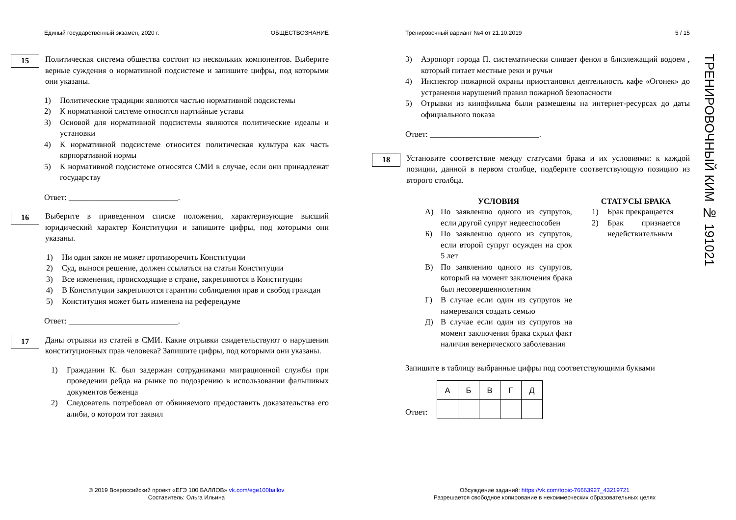Единый государственный экзамен, 2020 г. ОБЩЕСТВОЗНАНИЕ
15
Политическая система общества состоит из нескольких компонентов. Выберите верные суждения о нормативной подсистеме и запишите цифры, под которыми они указаны.
1) Политические традиции являются частью нормативной подсистемы
2) К нормативной системе относятся партийные уставы
3) Основой для нормативной подсистемы являются политические идеалы и установки
4) К нормативной подсистеме относится политическая культура как часть корпоративной нормы
5) К нормативной подсистеме относятся СМИ в случае, если они принадлежат государству
Ответ: ___________________________.
16
Выберите в приведенном списке положения, характеризующие высший юридический характер Конституции и запишите цифры, под которыми они указаны.
1) Ни один закон не может противоречить Конституции
2) Суд, вынося решение, должен ссылаться на статьи Конституции
3) Все изменения, происходящие в стране, закрепляются в Конституции
4) В Конституции закрепляются гарантии соблюдения прав и свобод граждан
5) Конституция может быть изменена на референдуме
Ответ: ___________________________.
17
Даны отрывки из статей в СМИ. Какие отрывки свидетельствуют о нарушении конституционных прав человека? Запишите цифры, под которыми они указаны.
1) Гражданин К. был задержан сотрудниками миграционной службы при проведении рейда на рынке по подозрению в использовании фальшивых документов беженца
2) Следователь потребовал от обвиняемого предоставить доказательства его алиби, о котором тот заявил
Тренировочный вариант №4 от 21.10.2019 5 / 15
3) Аэропорт города П. систематически сливает фенол в близлежащий водоем , который питает местные реки и ручьи
4) Инспектор пожарной охраны приостановил деятельность кафе «Огонек» до устранения нарушений правил пожарной безопасности
5) Отрывки из кинофильма были размещены на интернет-ресурсах до даты официального показа
Ответ: ___________________________.
18
Установите соответствие между статусами брака и их условиями: к каждой позиции, данной в первом столбце, подберите соответствующую позицию из второго столбца.
УСЛОВИЯ
А) По заявлению одного из супругов, если другой супруг недееспособен
Б) По заявлению одного из супругов, если второй супруг осужден на срок 5 лет
В) По заявлению одного из супругов, который на момент заключения брака был несовершеннолетним
Г) В случае если один из супругов не намеревался создать семью
Д) В случае если один из супругов на момент заключения брака скрыл факт наличия венерического заболевания
СТАТУСЫ БРАКА
1) Брак прекращается
2) Брак признается недействительным
Запишите в таблицу выбранные цифры под соответствующими буквами
Ответ:
| А | Б | В | Г | Д |
| --- | --- | --- | --- | --- |
ТРЕНИРОВОЧНЫЙ КИМ № 191021
© 2019 Всероссийский проект «ЕГЭ 100 БАЛЛОВ» vk.com/ege100ballov
Составитель: Ольга Ильина
Обсуждение заданий: https://vk.com/topic-76663927_43219721
Разрешается свободное копирование в некоммерческих образовательных целях